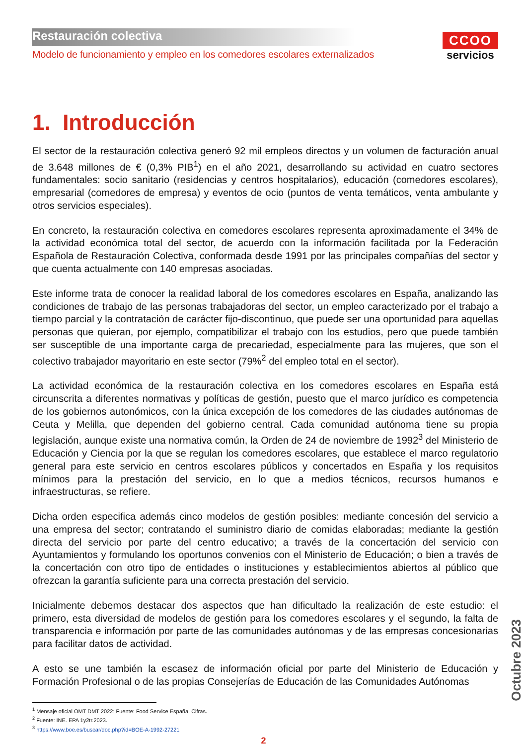Restauración colectiva
Modelo de funcionamiento y empleo en los comedores escolares externalizados
CCOO
servicios
1. Introducción
El sector de la restauración colectiva generó 92 mil empleos directos y un volumen de facturación anual de 3.648 millones de € (0,3% PIB<sup>1</sup>) en el año 2021, desarrollando su actividad en cuatro sectores fundamentales: socio sanitario (residencias y centros hospitalarios), educación (comedores escolares), empresarial (comedores de empresa) y eventos de ocio (puntos de venta temáticos, venta ambulante y otros servicios especiales).
En concreto, la restauración colectiva en comedores escolares representa aproximadamente el 34% de la actividad económica total del sector, de acuerdo con la información facilitada por la Federación Española de Restauración Colectiva, conformada desde 1991 por las principales compañías del sector y que cuenta actualmente con 140 empresas asociadas.
Este informe trata de conocer la realidad laboral de los comedores escolares en España, analizando las condiciones de trabajo de las personas trabajadoras del sector, un empleo caracterizado por el trabajo a tiempo parcial y la contratación de carácter fijo-discontinuo, que puede ser una oportunidad para aquellas personas que quieran, por ejemplo, compatibilizar el trabajo con los estudios, pero que puede también ser susceptible de una importante carga de precariedad, especialmente para las mujeres, que son el colectivo trabajador mayoritario en este sector (79%<sup>2</sup> del empleo total en el sector).
La actividad económica de la restauración colectiva en los comedores escolares en España está circunscrita a diferentes normativas y políticas de gestión, puesto que el marco jurídico es competencia de los gobiernos autonómicos, con la única excepción de los comedores de las ciudades autónomas de Ceuta y Melilla, que dependen del gobierno central. Cada comunidad autónoma tiene su propia legislación, aunque existe una normativa común, la Orden de 24 de noviembre de 1992<sup>3</sup> del Ministerio de Educación y Ciencia por la que se regulan los comedores escolares, que establece el marco regulatorio general para este servicio en centros escolares públicos y concertados en España y los requisitos mínimos para la prestación del servicio, en lo que a medios técnicos, recursos humanos e infraestructuras, se refiere.
Dicha orden especifica además cinco modelos de gestión posibles: mediante concesión del servicio a una empresa del sector; contratando el suministro diario de comidas elaboradas; mediante la gestión directa del servicio por parte del centro educativo; a través de la concertación del servicio con Ayuntamientos y formulando los oportunos convenios con el Ministerio de Educación; o bien a través de la concertación con otro tipo de entidades o instituciones y establecimientos abiertos al público que ofrezcan la garantía suficiente para una correcta prestación del servicio.
Inicialmente debemos destacar dos aspectos que han dificultado la realización de este estudio: el primero, esta diversidad de modelos de gestión para los comedores escolares y el segundo, la falta de transparencia e información por parte de las comunidades autónomas y de las empresas concesionarias para facilitar datos de actividad.
A esto se une también la escasez de información oficial por parte del Ministerio de Educación y Formación Profesional o de las propias Consejerías de Educación de las Comunidades Autónomas
<sup>1</sup> Mensaje oficial OMT DMT 2022: Fuente: Food Service España. Cifras.
<sup>2</sup> Fuente: INE. EPA 1y2tr.2023.
<sup>3</sup> https://www.boe.es/buscar/doc.php?id=BOE-A-1992-27221
2
Octubre 2023